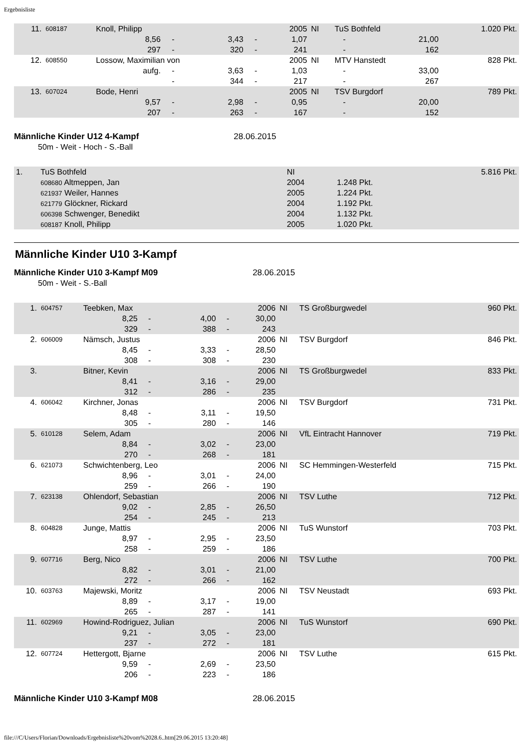Ergebnisliste
| 11. | 608187 | Knoll, Philipp | | | | 2005 | NI | TuS Bothfeld | | 1.020 Pkt. |
| | | 8,56 | - | 3,43 | - | 1,07 | | - | 21,00 | |
| | | 297 | - | 320 | - | 241 | | - | 162 | |
| 12. | 608550 | Lossow, Maximilian von | | | | 2005 | NI | MTV Hanstedt | | 828 Pkt. |
| | | aufg. | - | 3,63 | - | 1,03 | | - | 33,00 | |
| | | | - | 344 | - | 217 | | - | 267 | |
| 13. | 607024 | Bode, Henri | | | | 2005 | NI | TSV Burgdorf | | 789 Pkt. |
| | | 9,57 | - | 2,98 | - | 0,95 | | - | 20,00 | |
| | | 207 | - | 263 | - | 167 | | - | 152 | |
Männliche Kinder U12 4-Kampf 28.06.2015
50m - Weit - Hoch - S.-Ball
| 1. | TuS Bothfeld | | NI | | 5.816 Pkt. |
| | 608680 Altmeppen, Jan | | 2004 | 1.248 Pkt. | |
| | 621937 Weiler, Hannes | | 2005 | 1.224 Pkt. | |
| | 621779 Glöckner, Rickard | | 2004 | 1.192 Pkt. | |
| | 606398 Schwenger, Benedikt | | 2004 | 1.132 Pkt. | |
| | 608187 Knoll, Philipp | | 2005 | 1.020 Pkt. | |
Männliche Kinder U10 3-Kampf
Männliche Kinder U10 3-Kampf M09 28.06.2015
50m - Weit - S.-Ball
| 1. | 604757 | Teebken, Max | | | | 2006 | NI | TS Großburgwedel | 960 Pkt. |
| | | 8,25 | - | 4,00 | - | 30,00 | | | |
| | | 329 | - | 388 | - | 243 | | | |
| 2. | 606009 | Nämsch, Justus | | | | 2006 | NI | TSV Burgdorf | 846 Pkt. |
| | | 8,45 | - | 3,33 | - | 28,50 | | | |
| | | 308 | - | 308 | - | 230 | | | |
| 3. | | Bitner, Kevin | | | | 2006 | NI | TS Großburgwedel | 833 Pkt. |
| | | 8,41 | - | 3,16 | - | 29,00 | | | |
| | | 312 | - | 286 | - | 235 | | | |
| 4. | 606042 | Kirchner, Jonas | | | | 2006 | NI | TSV Burgdorf | 731 Pkt. |
| | | 8,48 | - | 3,11 | - | 19,50 | | | |
| | | 305 | - | 280 | - | 146 | | | |
| 5. | 610128 | Selem, Adam | | | | 2006 | NI | VfL Eintracht Hannover | 719 Pkt. |
| | | 8,84 | - | 3,02 | - | 23,00 | | | |
| | | 270 | - | 268 | - | 181 | | | |
| 6. | 621073 | Schwichtenberg, Leo | | | | 2006 | NI | SC Hemmingen-Westerfeld | 715 Pkt. |
| | | 8,96 | - | 3,01 | - | 24,00 | | | |
| | | 259 | - | 266 | - | 190 | | | |
| 7. | 623138 | Ohlendorf, Sebastian | | | | 2006 | NI | TSV Luthe | 712 Pkt. |
| | | 9,02 | - | 2,85 | - | 26,50 | | | |
| | | 254 | - | 245 | - | 213 | | | |
| 8. | 604828 | Junge, Mattis | | | | 2006 | NI | TuS Wunstorf | 703 Pkt. |
| | | 8,97 | - | 2,95 | - | 23,50 | | | |
| | | 258 | - | 259 | - | 186 | | | |
| 9. | 607716 | Berg, Nico | | | | 2006 | NI | TSV Luthe | 700 Pkt. |
| | | 8,82 | - | 3,01 | - | 21,00 | | | |
| | | 272 | - | 266 | - | 162 | | | |
| 10. | 603763 | Majewski, Moritz | | | | 2006 | NI | TSV Neustadt | 693 Pkt. |
| | | 8,89 | - | 3,17 | - | 19,00 | | | |
| | | 265 | - | 287 | - | 141 | | | |
| 11. | 602969 | Howind-Rodriguez, Julian | | | | 2006 | NI | TuS Wunstorf | 690 Pkt. |
| | | 9,21 | - | 3,05 | - | 23,00 | | | |
| | | 237 | - | 272 | - | 181 | | | |
| 12. | 607724 | Hettergott, Bjarne | | | | 2006 | NI | TSV Luthe | 615 Pkt. |
| | | 9,59 | - | 2,69 | - | 23,50 | | | |
| | | 206 | - | 223 | - | 186 | | | |
Männliche Kinder U10 3-Kampf M08 28.06.2015
file:///C/Users/Florian/Downloads/Ergebnisliste%20vom%2028.6..htm[29.06.2015 13:20:48]